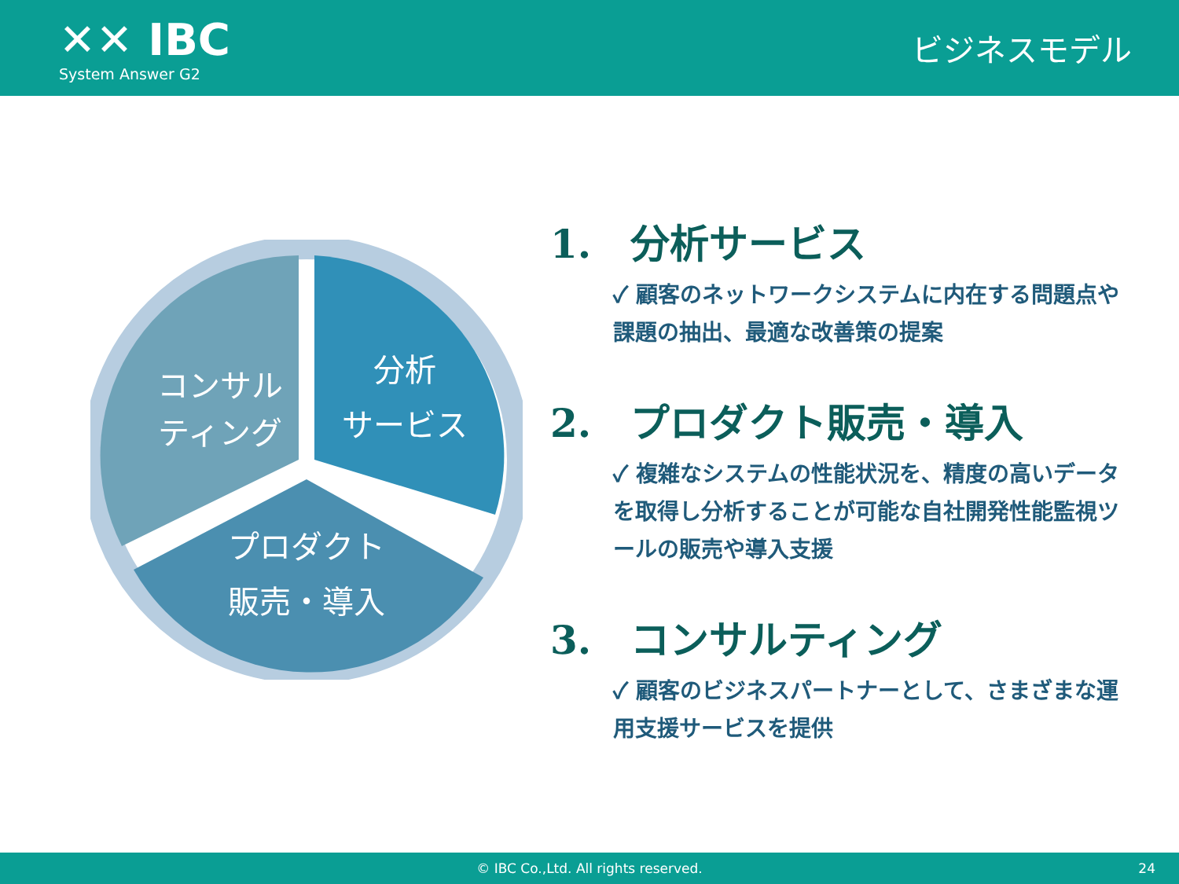✕✕ IBC
System Answer G2
ビジネスモデル
分析
サービス
コンサル
ティング
プロダクト
販売・導入
1.　分析サービス
✓ 顧客のネットワークシステムに内在する問題点や課題の抽出、最適な改善策の提案
2.　プロダクト販売・導入
✓ 複雑なシステムの性能状況を、精度の高いデータを取得し分析することが可能な自社開発性能監視ツールの販売や導入支援
3.　コンサルティング
✓ 顧客のビジネスパートナーとして、さまざまな運用支援サービスを提供
© IBC Co.,Ltd. All rights reserved. 24